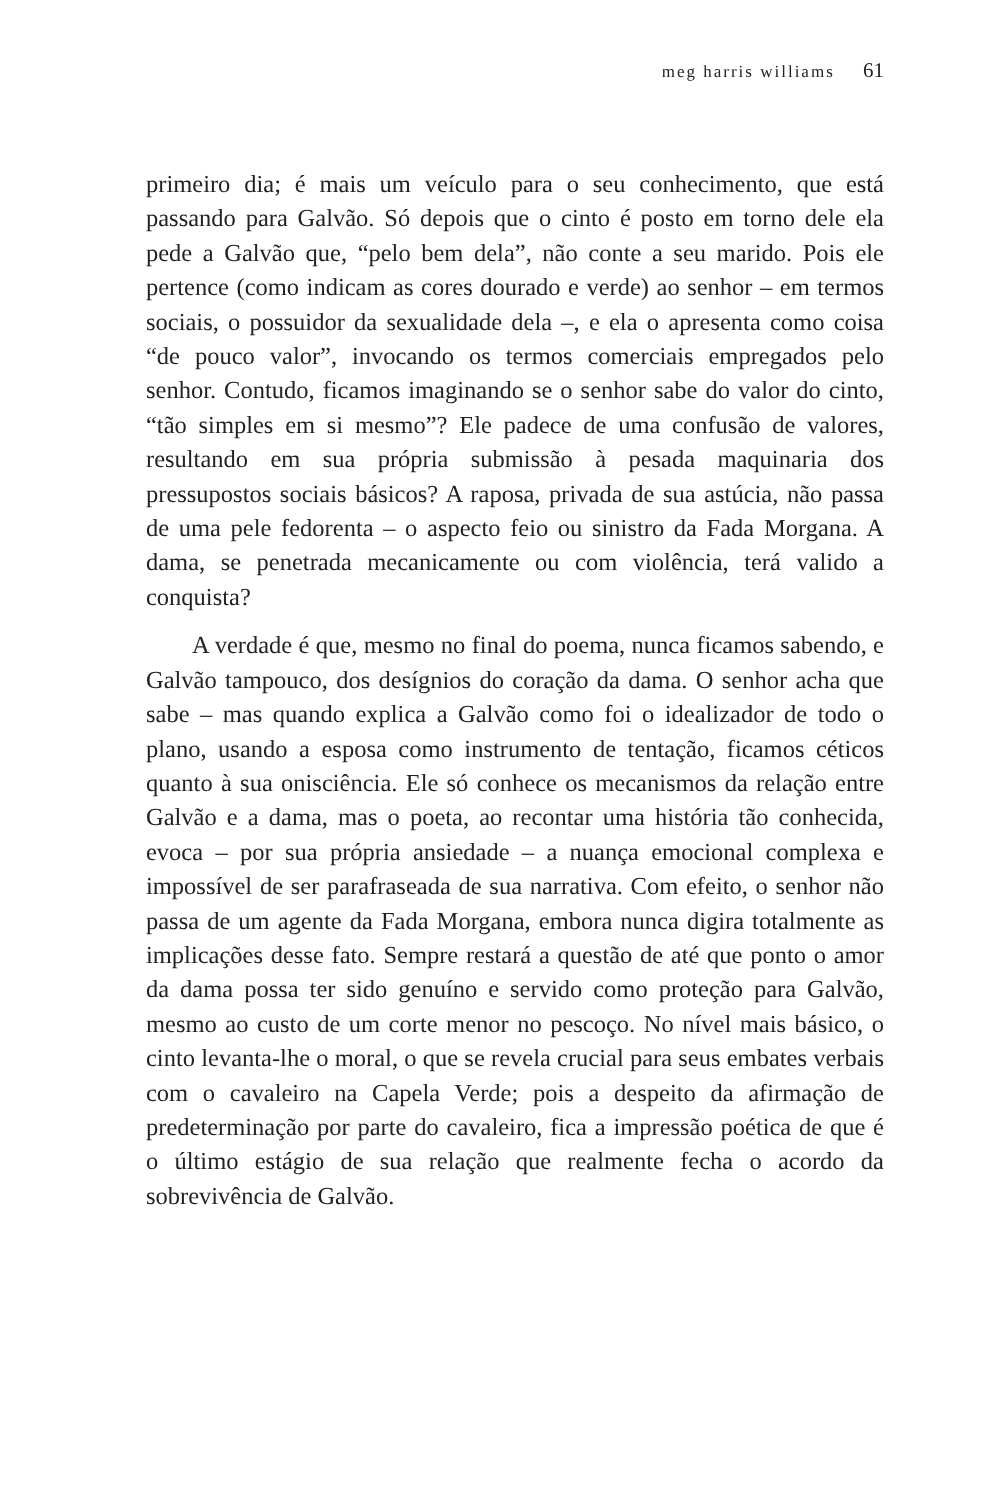meg harris williams 61
primeiro dia; é mais um veículo para o seu conhecimento, que está passando para Galvão. Só depois que o cinto é posto em torno dele ela pede a Galvão que, “pelo bem dela”, não conte a seu marido. Pois ele pertence (como indicam as cores dourado e verde) ao senhor – em termos sociais, o possuidor da sexualidade dela –, e ela o apresenta como coisa “de pouco valor”, invocando os termos comerciais empregados pelo senhor. Contudo, ficamos imaginando se o senhor sabe do valor do cinto, “tão simples em si mesmo”? Ele padece de uma confusão de valores, resultando em sua própria submissão à pesada maquinaria dos pressupostos sociais básicos? A raposa, privada de sua astúcia, não passa de uma pele fedorenta – o aspecto feio ou sinistro da Fada Morgana. A dama, se penetrada mecanicamente ou com violência, terá valido a conquista?
A verdade é que, mesmo no final do poema, nunca ficamos sabendo, e Galvão tampouco, dos desígnios do coração da dama. O senhor acha que sabe – mas quando explica a Galvão como foi o idealizador de todo o plano, usando a esposa como instrumento de tentação, ficamos céticos quanto à sua onisciência. Ele só conhece os mecanismos da relação entre Galvão e a dama, mas o poeta, ao recontar uma história tão conhecida, evoca – por sua própria ansiedade – a nuança emocional complexa e impossível de ser parafraseada de sua narrativa. Com efeito, o senhor não passa de um agente da Fada Morgana, embora nunca digira totalmente as implicações desse fato. Sempre restará a questão de até que ponto o amor da dama possa ter sido genuíno e servido como proteção para Galvão, mesmo ao custo de um corte menor no pescoço. No nível mais básico, o cinto levanta-lhe o moral, o que se revela crucial para seus embates verbais com o cavaleiro na Capela Verde; pois a despeito da afirmação de predeterminação por parte do cavaleiro, fica a impressão poética de que é o último estágio de sua relação que realmente fecha o acordo da sobrevivência de Galvão.